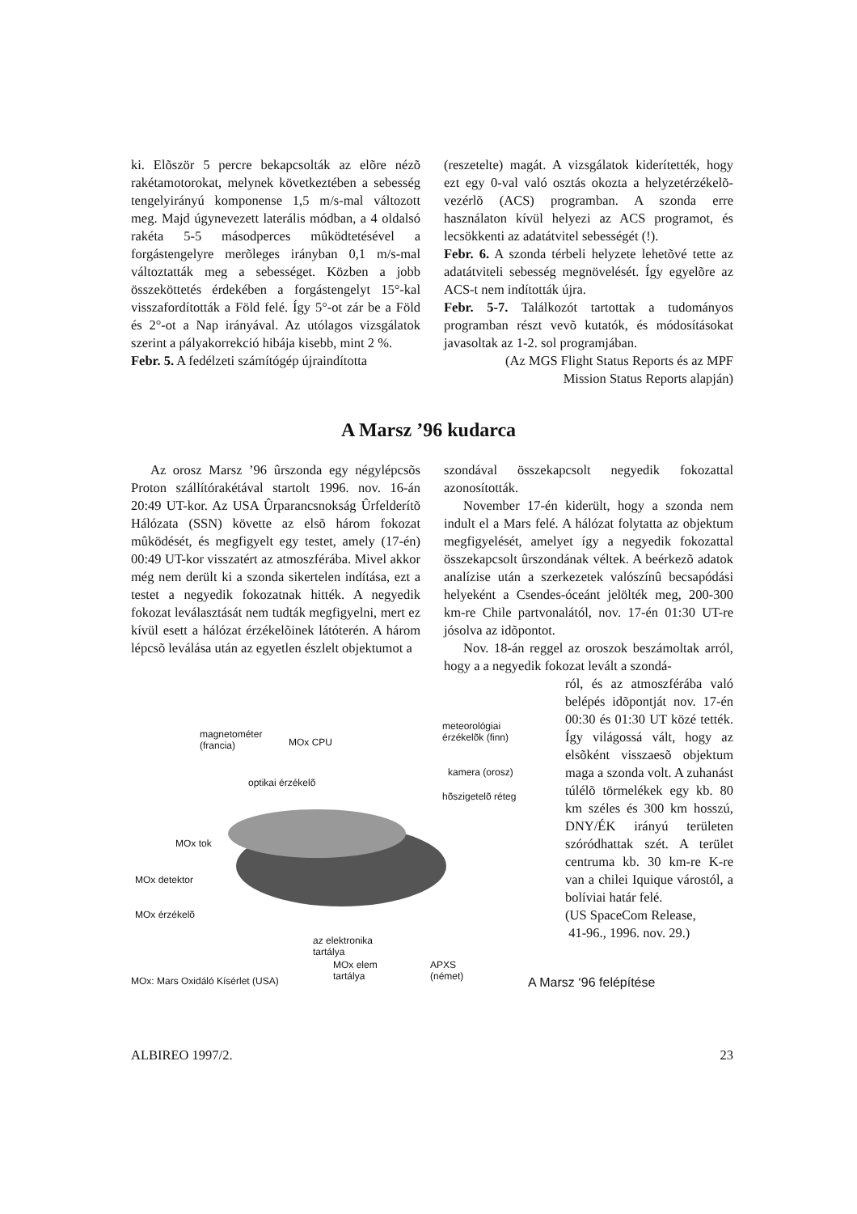ki. Elõször 5 percre bekapcsolták az elõre nézõ rakétamotorokat, melynek következtében a sebesség tengelyirányú komponense 1,5 m/s-mal változott meg. Majd úgynevezett laterális módban, a 4 oldalsó rakéta 5-5 másodperces mûködtetésével a forgástengelyre merõleges irányban 0,1 m/s-mal változtatták meg a sebességet. Közben a jobb összeköttetés érdekében a forgástengelyt 15°-kal visszafordították a Föld felé. Így 5°-ot zár be a Föld és 2°-ot a Nap irányával. Az utólagos vizsgálatok szerint a pályakorrekció hibája kisebb, mint 2 %.
Febr. 5. A fedélzeti számítógép újraindította
(reszetelte) magát. A vizsgálatok kiderítették, hogy ezt egy 0-val való osztás okozta a helyzetérzékelõ-vezérlõ (ACS) programban. A szonda erre használaton kívül helyezi az ACS programot, és lecsökkenti az adatátvitel sebességét (!).
Febr. 6. A szonda térbeli helyzete lehetõvé tette az adatátviteli sebesség megnövelését. Így egyelõre az ACS-t nem indították újra.
Febr. 5-7. Találkozót tartottak a tudományos programban részt vevõ kutatók, és módosításokat javasoltak az 1-2. sol programjában.
(Az MGS Flight Status Reports és az MPF
Mission Status Reports alapján)
A Marsz ’96 kudarca
Az orosz Marsz ’96 ûrszonda egy négylépcsõs Proton szállítórakétával startolt 1996. nov. 16-án 20:49 UT-kor. Az USA Ûrparancsnokság Ûrfelderítõ Hálózata (SSN) követte az elsõ három fokozat mûködését, és megfigyelt egy testet, amely (17-én) 00:49 UT-kor visszatért az atmoszférába. Mivel akkor még nem derült ki a szonda sikertelen indítása, ezt a testet a negyedik fokozatnak hitték. A negyedik fokozat leválasztását nem tudták megfigyelni, mert ez kívül esett a hálózat érzékelõinek látóterén. A három lépcsõ leválása után az egyetlen észlelt objektumot a
szondával összekapcsolt negyedik fokozattal azonosították.
November 17-én kiderült, hogy a szonda nem indult el a Mars felé. A hálózat folytatta az objektum megfigyelését, amelyet így a negyedik fokozattal összekapcsolt ûrszondának véltek. A beérkezõ adatok analízise után a szerkezetek valószínû becsapódási helyeként a Csendes-óceánt jelölték meg, 200-300 km-re Chile partvonalától, nov. 17-én 01:30 UT-re jósolva az idõpontot.
Nov. 18-án reggel az oroszok beszámoltak arról, hogy a a negyedik fokozat levált a szondá-
ról, és az atmoszférába való belépés idõpontját nov. 17-én 00:30 és 01:30 UT közé tették. Így világossá vált, hogy az elsõként visszaesõ objektum maga a szonda volt. A zuhanást túlélõ törmelékek egy kb. 80 km széles és 300 km hosszú, DNY/ÉK irányú területen szóródhattak szét. A terület centruma kb. 30 km-re K-re van a chilei Iquique várostól, a bolíviai határ felé.
(US SpaceCom Release,
41-96., 1996. nov. 29.)
magnetométer
(francia)
MOx CPU
meteorológiai
érzékelõk (finn)
optikai érzékelõ
kamera (orosz)
hõszigetelõ réteg
MOx tok
MOx detektor
MOx érzékelõ
az elektronika
tartálya
MOx elem
tartálya
APXS
(német)
MOx: Mars Oxidáló Kísérlet (USA)
A Marsz ‘96 felépítése
ALBIREO 1997/2. 23